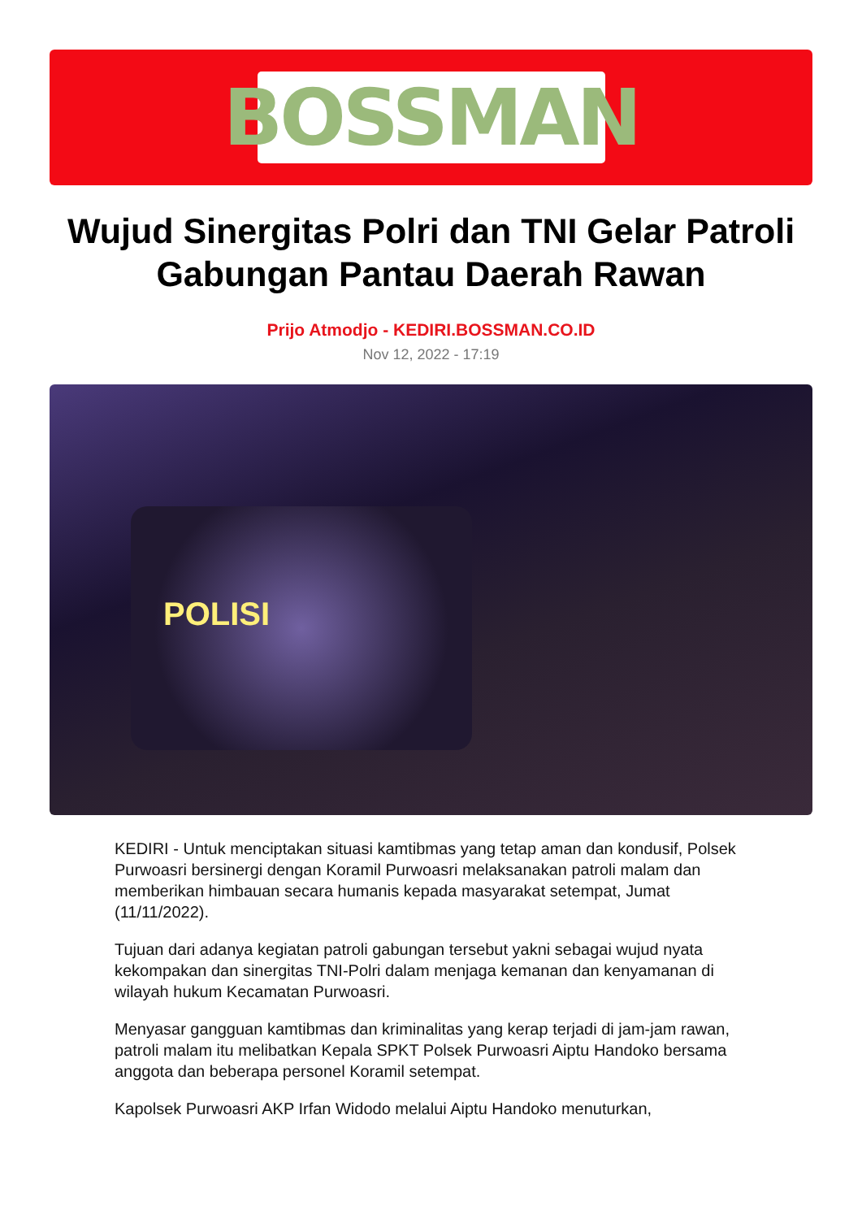BOSSMAN
Wujud Sinergitas Polri dan TNI Gelar Patroli Gabungan Pantau Daerah Rawan
Prijo Atmodjo - KEDIRI.BOSSMAN.CO.ID
Nov 12, 2022 - 17:19
POLISI
KEDIRI - Untuk menciptakan situasi kamtibmas yang tetap aman dan kondusif, Polsek Purwoasri bersinergi dengan Koramil Purwoasri melaksanakan patroli malam dan memberikan himbauan secara humanis kepada masyarakat setempat, Jumat (11/11/2022).
Tujuan dari adanya kegiatan patroli gabungan tersebut yakni sebagai wujud nyata kekompakan dan sinergitas TNI-Polri dalam menjaga kemanan dan kenyamanan di wilayah hukum Kecamatan Purwoasri.
Menyasar gangguan kamtibmas dan kriminalitas yang kerap terjadi di jam-jam rawan, patroli malam itu melibatkan Kepala SPKT Polsek Purwoasri Aiptu Handoko bersama anggota dan beberapa personel Koramil setempat.
Kapolsek Purwoasri AKP Irfan Widodo melalui Aiptu Handoko menuturkan,